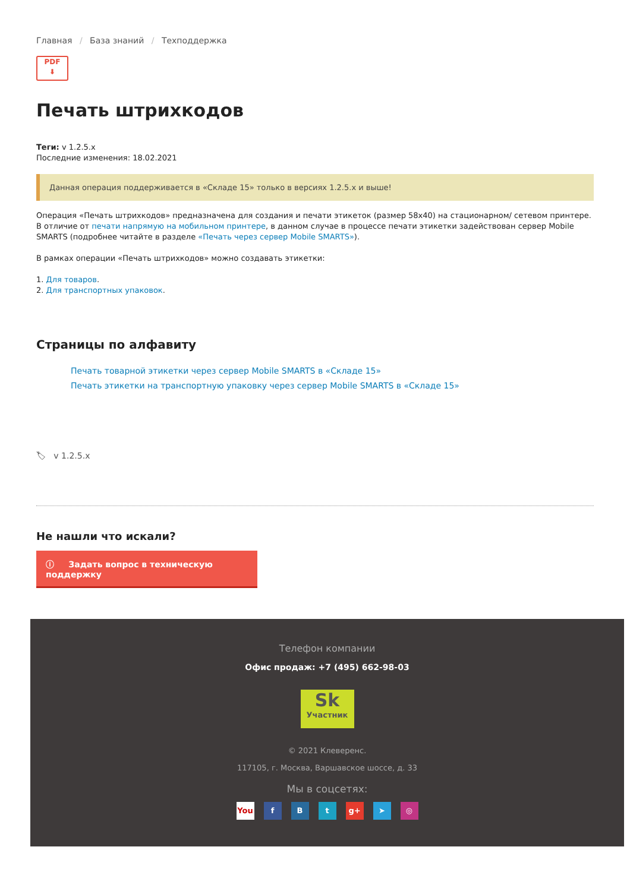Главная / База знаний / Техподдержка
PDF
⬇
Печать штрихкодов
Теги: v 1.2.5.x
Последние изменения: 18.02.2021
Данная операция поддерживается в «Складе 15» только в версиях 1.2.5.x и выше!
Операция «Печать штрихкодов» предназначена для создания и печати этикеток (размер 58x40) на стационарном/ сетевом принтере. В отличие от печати напрямую на мобильном принтере, в данном случае в процессе печати этикетки задействован сервер Mobile SMARTS (подробнее читайте в разделе «Печать через сервер Mobile SMARTS»).
В рамках операции «Печать штрихкодов» можно создавать этикетки:
1. Для товаров.
2. Для транспортных упаковок.
Страницы по алфавиту
Печать товарной этикетки через сервер Mobile SMARTS в «Складе 15»
Печать этикетки на транспортную упаковку через сервер Mobile SMARTS в «Складе 15»
🏷 v 1.2.5.x
Не нашли что искали?
ⓘ Задать вопрос в техническую поддержку
Телефон компании
Офис продаж: +7 (495) 662-98-03
Sk
Участник
© 2021 Клеверенс.
117105, г. Москва, Варшавское шоссе, д. 33
Мы в соцсетях:
You f B t g+ ➤ ◎